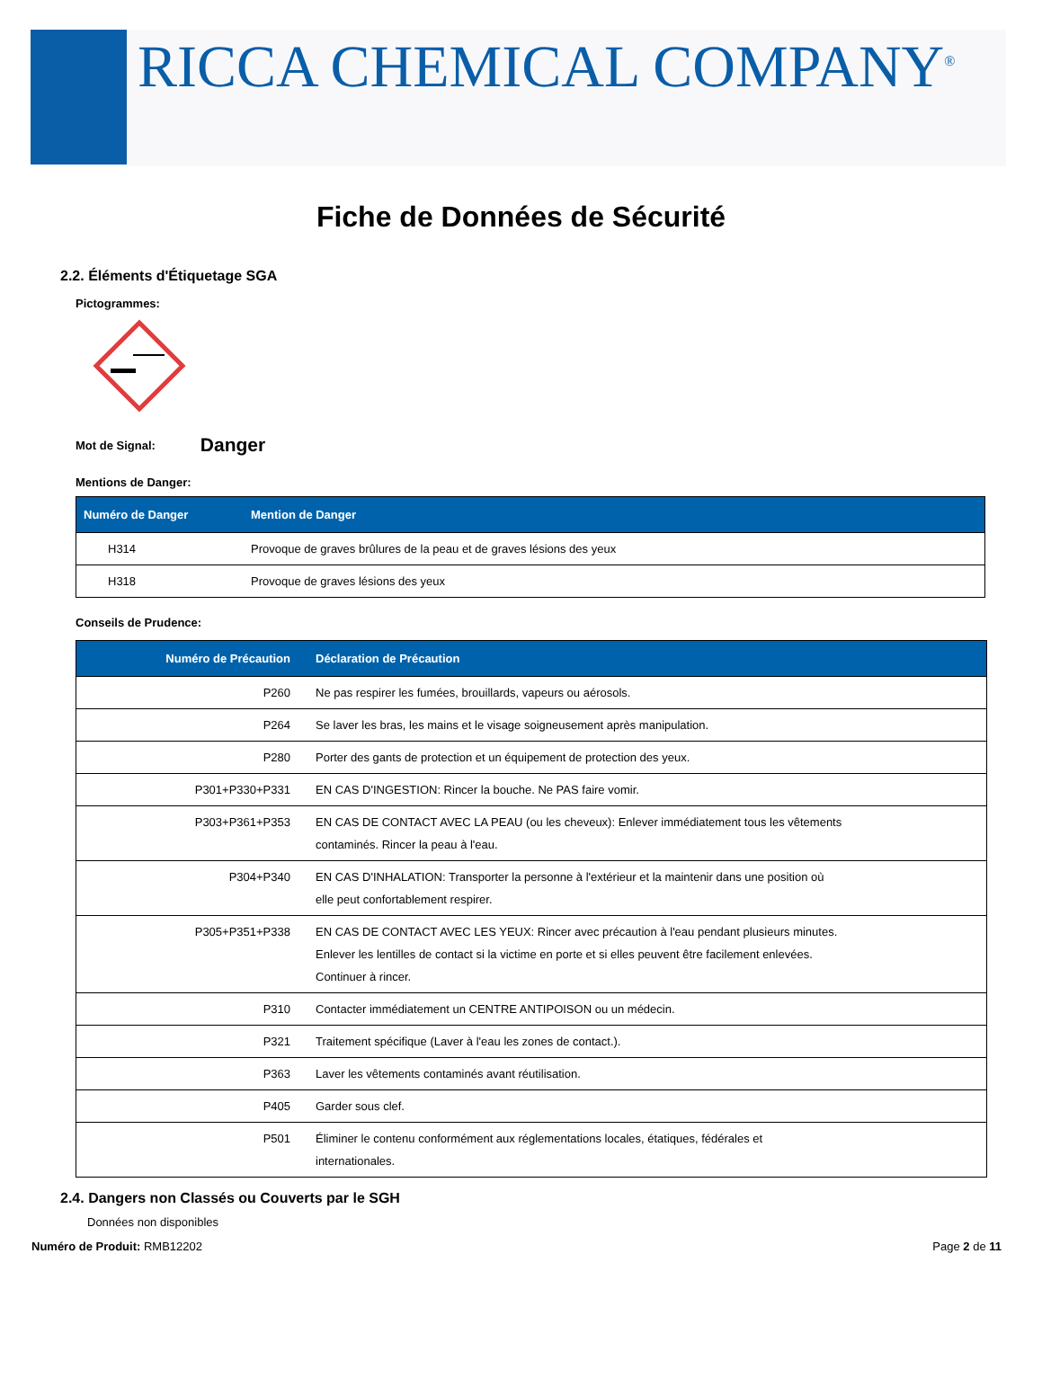RICCA CHEMICAL COMPANY<sup>®</sup>
Fiche de Données de Sécurité
2.2. Éléments d'Étiquetage SGA
Pictogrammes:
Mot de Signal: Danger
Mentions de Danger:
| Numéro de Danger | Mention de Danger |
| --- | --- |
| H314 | Provoque de graves brûlures de la peau et de graves lésions des yeux |
| H318 | Provoque de graves lésions des yeux |
Conseils de Prudence:
| Numéro de Précaution | Déclaration de Précaution |
| --- | --- |
| P260 | Ne pas respirer les fumées, brouillards, vapeurs ou aérosols. |
| P264 | Se laver les bras, les mains et le visage soigneusement après manipulation. |
| P280 | Porter des gants de protection et un équipement de protection des yeux. |
| P301+P330+P331 | EN CAS D'INGESTION: Rincer la bouche. Ne PAS faire vomir. |
| P303+P361+P353 | EN CAS DE CONTACT AVEC LA PEAU (ou les cheveux): Enlever immédiatement tous les vêtements contaminés. Rincer la peau à l'eau. |
| P304+P340 | EN CAS D'INHALATION: Transporter la personne à l'extérieur et la maintenir dans une position où elle peut confortablement respirer. |
| P305+P351+P338 | EN CAS DE CONTACT AVEC LES YEUX: Rincer avec précaution à l'eau pendant plusieurs minutes. Enlever les lentilles de contact si la victime en porte et si elles peuvent être facilement enlevées. Continuer à rincer. |
| P310 | Contacter immédiatement un CENTRE ANTIPOISON ou un médecin. |
| P321 | Traitement spécifique (Laver à l'eau les zones de contact.). |
| P363 | Laver les vêtements contaminés avant réutilisation. |
| P405 | Garder sous clef. |
| P501 | Éliminer le contenu conformément aux réglementations locales, étatiques, fédérales et internationales. |
2.4. Dangers non Classés ou Couverts par le SGH
Données non disponibles
Numéro de Produit: RMB12202 Page 2 de 11